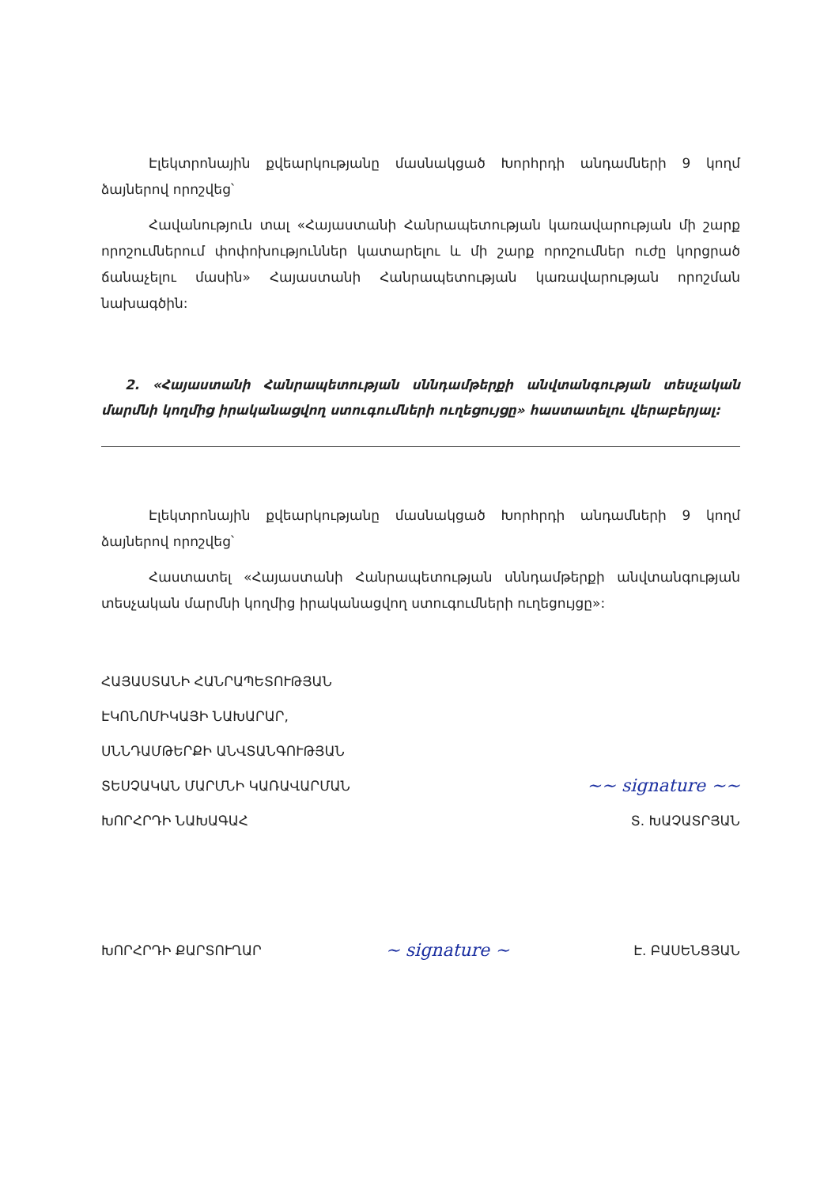Էլեկտրոնային քվեարկությանը մասնակցած Խորհրդի անդամների 9 կողմ ձայներով որոշվեց՝
Հավանություն տալ «Հայաստանի Հանրապետության կառավարության մի շարք որոշումներում փոփոխություններ կատարելու և մի շարք որոշումներ ուժը կորցրած ճանաչելու մասին» Հայաստանի Հանրապետության կառավարության որոշման նախագծին:
2. «Հայաստանի Հանրապետության սննդամթերքի անվտանգության տեսչական մարմնի կողմից իրականացվող ստուգումների ուղեցույցը» հաստատելու վերաբերյալ:
Էլեկտրոնային քվեարկությանը մասնակցած Խորհրդի անդամների 9 կողմ ձայներով որոշվեց՝
Հաստատել «Հայաստանի Հանրապետության սննդամթերքի անվտանգության տեսչական մարմնի կողմից իրականացվող ստուգումների ուղեցույցը»:
ՀԱՅԱՍՏԱՆԻ ՀԱՆՐԱՊԵՏՈՒԹՅԱՆ
ԷԿՈՆՈՄԻԿԱՅԻ ՆԱԽԱՐԱՐ,
ՍՆՆԴԱՄԹԵՐՔԻ ԱՆՎՏԱՆԳՈՒԹՅԱՆ
ՏԵՍՉԱԿԱՆ ՄԱՐՄՆԻ ԿԱՌԱՎԱՐՄԱՆ ~~ signature ~~
ԽՈՐՀՐԴԻ ՆԱԽԱԳԱՀ Տ. ԽԱՉԱՏՐՅԱՆ
ԽՈՐՀՐԴԻ ՔԱՐՏՈՒՂԱՐ ~ signature ~ Է. ԲԱՍԵՆՑՅԱՆ